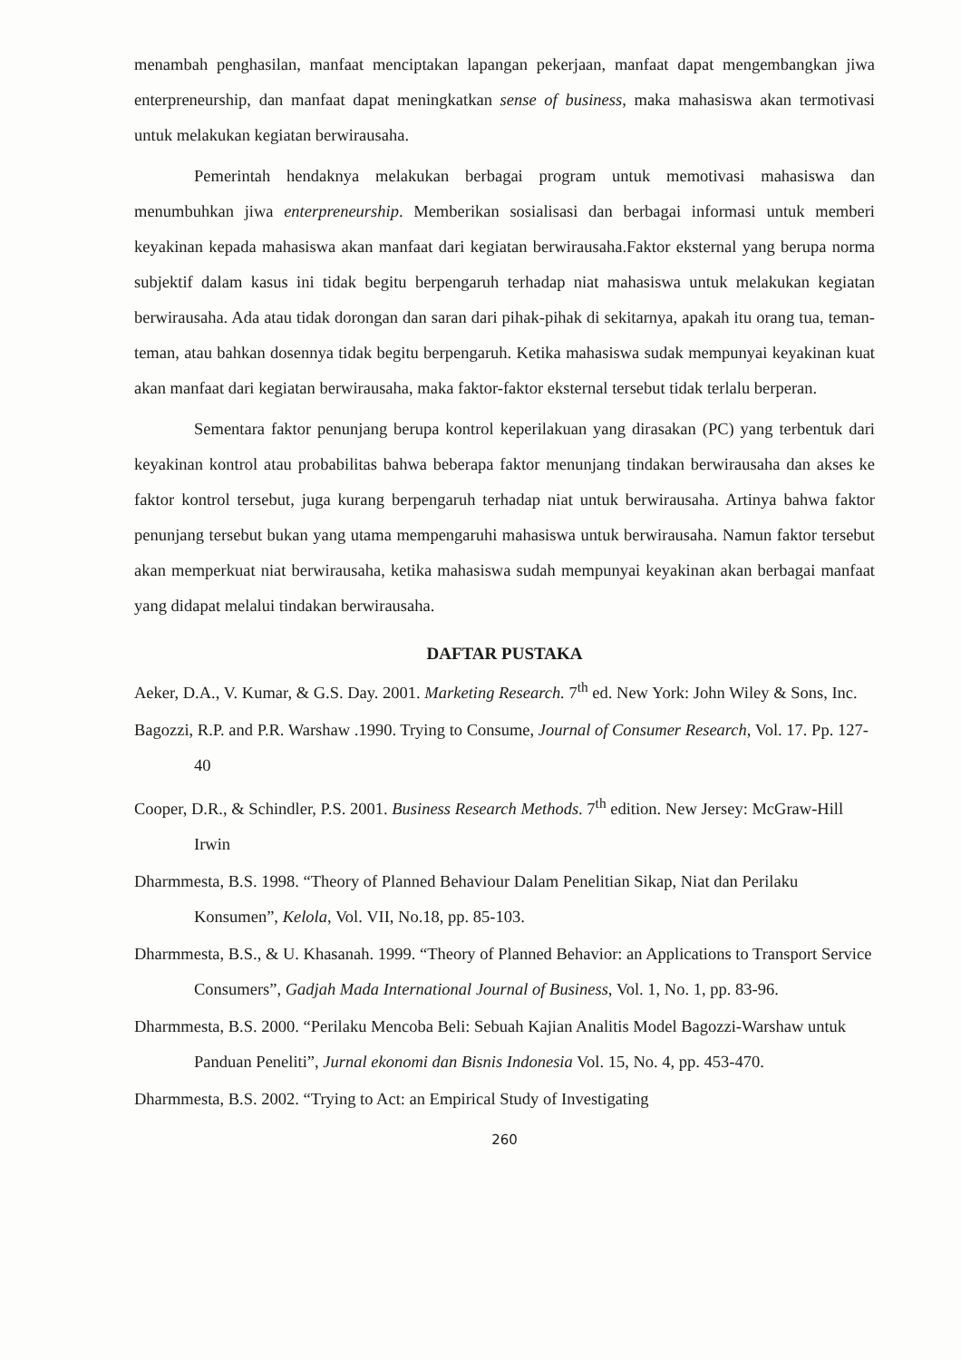menambah penghasilan, manfaat menciptakan lapangan pekerjaan, manfaat dapat mengembangkan jiwa enterpreneurship, dan manfaat dapat meningkatkan sense of business, maka mahasiswa akan termotivasi untuk melakukan kegiatan berwirausaha.
Pemerintah hendaknya melakukan berbagai program untuk memotivasi mahasiswa dan menumbuhkan jiwa enterpreneurship. Memberikan sosialisasi dan berbagai informasi untuk memberi keyakinan kepada mahasiswa akan manfaat dari kegiatan berwirausaha.Faktor eksternal yang berupa norma subjektif dalam kasus ini tidak begitu berpengaruh terhadap niat mahasiswa untuk melakukan kegiatan berwirausaha. Ada atau tidak dorongan dan saran dari pihak-pihak di sekitarnya, apakah itu orang tua, teman-teman, atau bahkan dosennya tidak begitu berpengaruh. Ketika mahasiswa sudak mempunyai keyakinan kuat akan manfaat dari kegiatan berwirausaha, maka faktor-faktor eksternal tersebut tidak terlalu berperan.
Sementara faktor penunjang berupa kontrol keperilakuan yang dirasakan (PC) yang terbentuk dari keyakinan kontrol atau probabilitas bahwa beberapa faktor menunjang tindakan berwirausaha dan akses ke faktor kontrol tersebut, juga kurang berpengaruh terhadap niat untuk berwirausaha. Artinya bahwa faktor penunjang tersebut bukan yang utama mempengaruhi mahasiswa untuk berwirausaha. Namun faktor tersebut akan memperkuat niat berwirausaha, ketika mahasiswa sudah mempunyai keyakinan akan berbagai manfaat yang didapat melalui tindakan berwirausaha.
DAFTAR PUSTAKA
Aeker, D.A., V. Kumar, & G.S. Day. 2001. Marketing Research. 7<sup>th</sup> ed. New York: John Wiley & Sons, Inc.
Bagozzi, R.P. and P.R. Warshaw .1990. Trying to Consume, Journal of Consumer Research, Vol. 17. Pp. 127-40
Cooper, D.R., & Schindler, P.S. 2001. Business Research Methods. 7<sup>th</sup> edition. New Jersey: McGraw-Hill Irwin
Dharmmesta, B.S. 1998. “Theory of Planned Behaviour Dalam Penelitian Sikap, Niat dan Perilaku Konsumen”, Kelola, Vol. VII, No.18, pp. 85-103.
Dharmmesta, B.S., & U. Khasanah. 1999. “Theory of Planned Behavior: an Applications to Transport Service Consumers”, Gadjah Mada International Journal of Business, Vol. 1, No. 1, pp. 83-96.
Dharmmesta, B.S. 2000. “Perilaku Mencoba Beli: Sebuah Kajian Analitis Model Bagozzi-Warshaw untuk Panduan Peneliti”, Jurnal ekonomi dan Bisnis Indonesia Vol. 15, No. 4, pp. 453-470.
Dharmmesta, B.S. 2002. “Trying to Act: an Empirical Study of Investigating
260